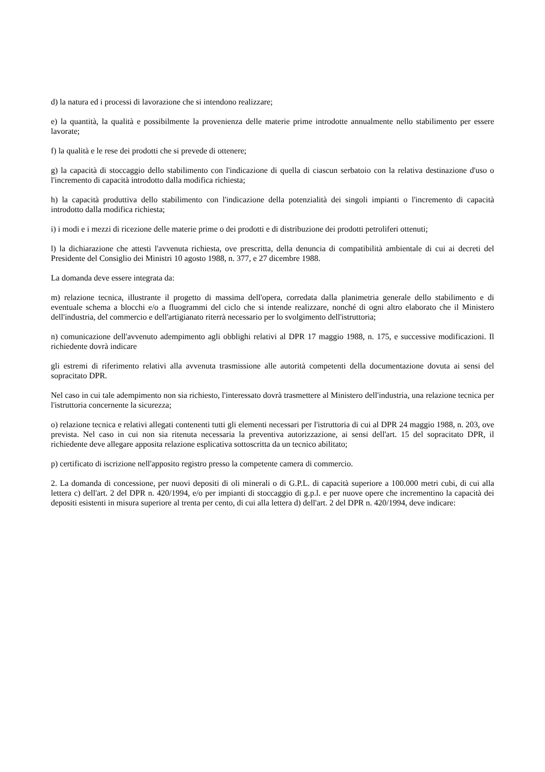d) la natura ed i processi di lavorazione che si intendono realizzare;
e) la quantità, la qualità e possibilmente la provenienza delle materie prime introdotte annualmente nello stabilimento per essere lavorate;
f) la qualità e le rese dei prodotti che si prevede di ottenere;
g) la capacità di stoccaggio dello stabilimento con l'indicazione di quella di ciascun serbatoio con la relativa destinazione d'uso o l'incremento di capacità introdotto dalla modifica richiesta;
h) la capacità produttiva dello stabilimento con l'indicazione della potenzialità dei singoli impianti o l'incremento di capacità introdotto dalla modifica richiesta;
i) i modi e i mezzi di ricezione delle materie prime o dei prodotti e di distribuzione dei prodotti petroliferi ottenuti;
l) la dichiarazione che attesti l'avvenuta richiesta, ove prescritta, della denuncia di compatibilità ambientale di cui ai decreti del Presidente del Consiglio dei Ministri 10 agosto 1988, n. 377, e 27 dicembre 1988.
La domanda deve essere integrata da:
m) relazione tecnica, illustrante il progetto di massima dell'opera, corredata dalla planimetria generale dello stabilimento e di eventuale schema a blocchi e/o a fluogrammi del ciclo che si intende realizzare, nonché di ogni altro elaborato che il Ministero dell'industria, del commercio e dell'artigianato riterrà necessario per lo svolgimento dell'istruttoria;
n) comunicazione dell'avvenuto adempimento agli obblighi relativi al DPR 17 maggio 1988, n. 175, e successive modificazioni. Il richiedente dovrà indicare
gli estremi di riferimento relativi alla avvenuta trasmissione alle autorità competenti della documentazione dovuta ai sensi del sopracitato DPR.
Nel caso in cui tale adempimento non sia richiesto, l'interessato dovrà trasmettere al Ministero dell'industria, una relazione tecnica per l'istruttoria concernente la sicurezza;
o) relazione tecnica e relativi allegati contenenti tutti gli elementi necessari per l'istruttoria di cui al DPR 24 maggio 1988, n. 203, ove prevista. Nel caso in cui non sia ritenuta necessaria la preventiva autorizzazione, ai sensi dell'art. 15 del sopracitato DPR, il richiedente deve allegare apposita relazione esplicativa sottoscritta da un tecnico abilitato;
p) certificato di iscrizione nell'apposito registro presso la competente camera di commercio.
2. La domanda di concessione, per nuovi depositi di oli minerali o di G.P.L. di capacità superiore a 100.000 metri cubi, di cui alla lettera c) dell'art. 2 del DPR n. 420/1994, e/o per impianti di stoccaggio di g.p.l. e per nuove opere che incrementino la capacità dei depositi esistenti in misura superiore al trenta per cento, di cui alla lettera d) dell'art. 2 del DPR n. 420/1994, deve indicare: